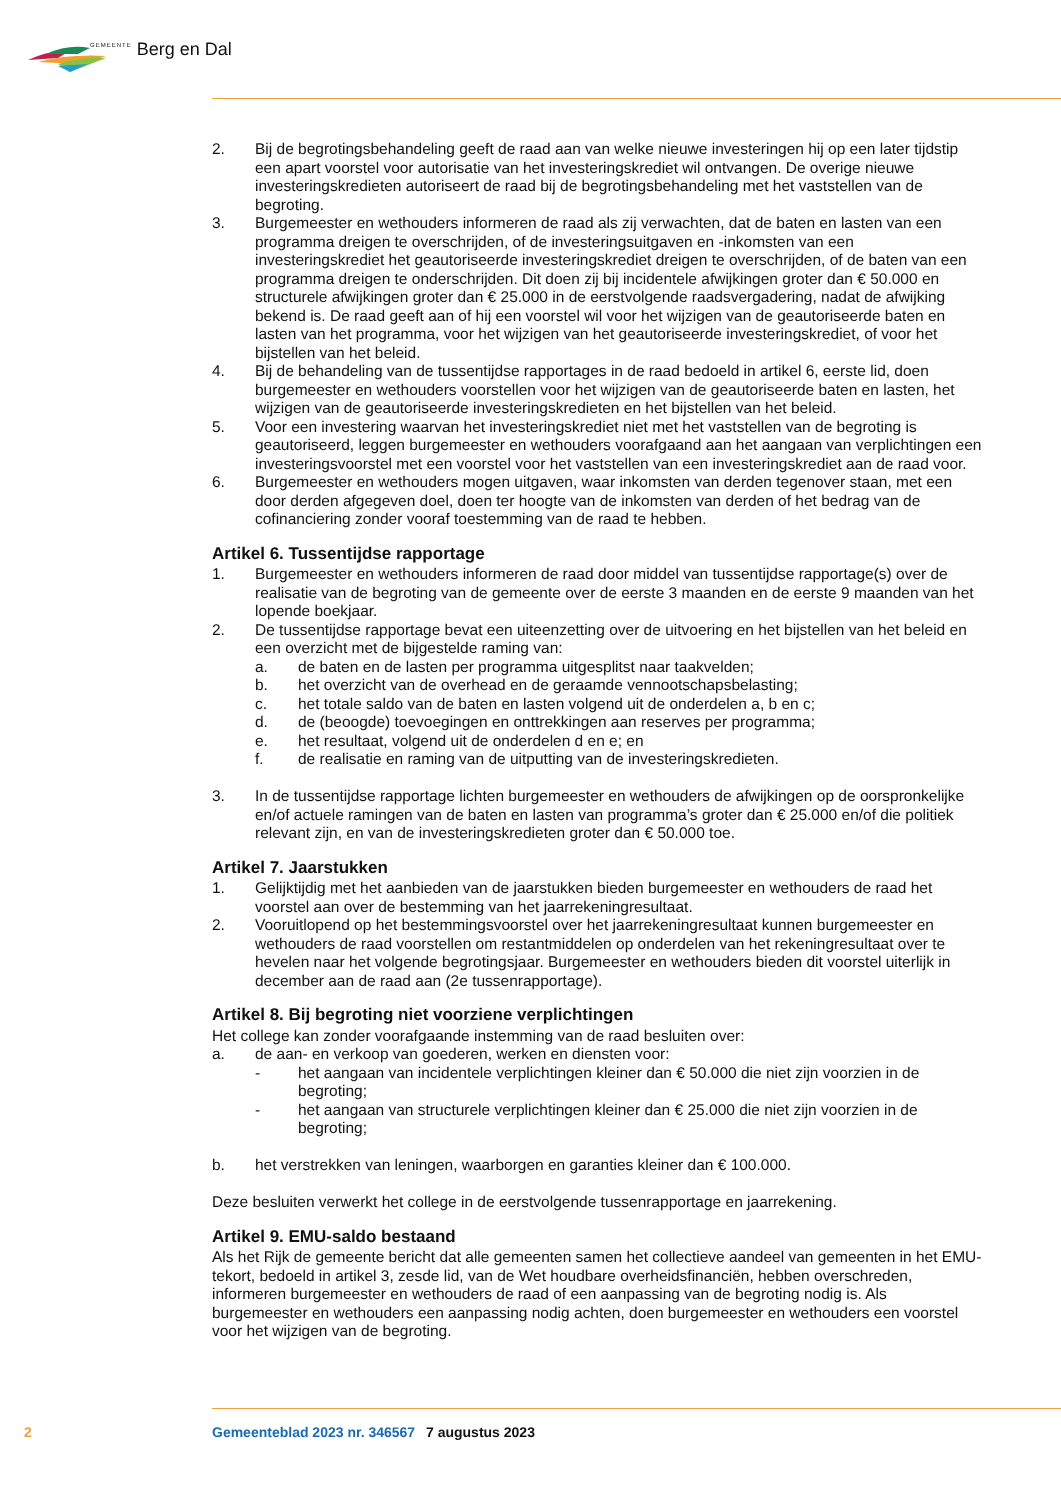GEMEENTE Berg en Dal
2. Bij de begrotingsbehandeling geeft de raad aan van welke nieuwe investeringen hij op een later tijdstip een apart voorstel voor autorisatie van het investeringskrediet wil ontvangen. De overige nieuwe investeringskredieten autoriseert de raad bij de begrotingsbehandeling met het vaststellen van de begroting.
3. Burgemeester en wethouders informeren de raad als zij verwachten, dat de baten en lasten van een programma dreigen te overschrijden, of de investeringsuitgaven en -inkomsten van een investeringskrediet het geautoriseerde investeringskrediet dreigen te overschrijden, of de baten van een programma dreigen te onderschrijden. Dit doen zij bij incidentele afwijkingen groter dan € 50.000 en structurele afwijkingen groter dan € 25.000 in de eerstvolgende raadsvergadering, nadat de afwijking bekend is. De raad geeft aan of hij een voorstel wil voor het wijzigen van de geautoriseerde baten en lasten van het programma, voor het wijzigen van het geautoriseerde investeringskrediet, of voor het bijstellen van het beleid.
4. Bij de behandeling van de tussentijdse rapportages in de raad bedoeld in artikel 6, eerste lid, doen burgemeester en wethouders voorstellen voor het wijzigen van de geautoriseerde baten en lasten, het wijzigen van de geautoriseerde investeringskredieten en het bijstellen van het beleid.
5. Voor een investering waarvan het investeringskrediet niet met het vaststellen van de begroting is geautoriseerd, leggen burgemeester en wethouders voorafgaand aan het aangaan van verplichtingen een investeringsvoorstel met een voorstel voor het vaststellen van een investeringskrediet aan de raad voor.
6. Burgemeester en wethouders mogen uitgaven, waar inkomsten van derden tegenover staan, met een door derden afgegeven doel, doen ter hoogte van de inkomsten van derden of het bedrag van de cofinanciering zonder vooraf toestemming van de raad te hebben.
Artikel 6. Tussentijdse rapportage
1. Burgemeester en wethouders informeren de raad door middel van tussentijdse rapportage(s) over de realisatie van de begroting van de gemeente over de eerste 3 maanden en de eerste 9 maanden van het lopende boekjaar.
2. De tussentijdse rapportage bevat een uiteenzetting over de uitvoering en het bijstellen van het beleid en een overzicht met de bijgestelde raming van:
a. de baten en de lasten per programma uitgesplitst naar taakvelden;
b. het overzicht van de overhead en de geraamde vennootschapsbelasting;
c. het totale saldo van de baten en lasten volgend uit de onderdelen a, b en c;
d. de (beoogde) toevoegingen en onttrekkingen aan reserves per programma;
e. het resultaat, volgend uit de onderdelen d en e; en
f. de realisatie en raming van de uitputting van de investeringskredieten.
3. In de tussentijdse rapportage lichten burgemeester en wethouders de afwijkingen op de oorspronkelijke en/of actuele ramingen van de baten en lasten van programma’s groter dan € 25.000 en/of die politiek relevant zijn, en van de investeringskredieten groter dan € 50.000 toe.
Artikel 7. Jaarstukken
1. Gelijktijdig met het aanbieden van de jaarstukken bieden burgemeester en wethouders de raad het voorstel aan over de bestemming van het jaarrekeningresultaat.
2. Vooruitlopend op het bestemmingsvoorstel over het jaarrekeningresultaat kunnen burgemeester en wethouders de raad voorstellen om restantmiddelen op onderdelen van het rekeningresultaat over te hevelen naar het volgende begrotingsjaar. Burgemeester en wethouders bieden dit voorstel uiterlijk in december aan de raad aan (2e tussenrapportage).
Artikel 8. Bij begroting niet voorziene verplichtingen
Het college kan zonder voorafgaande instemming van de raad besluiten over:
a. de aan- en verkoop van goederen, werken en diensten voor:
- het aangaan van incidentele verplichtingen kleiner dan € 50.000 die niet zijn voorzien in de begroting;
- het aangaan van structurele verplichtingen kleiner dan € 25.000 die niet zijn voorzien in de begroting;
b. het verstrekken van leningen, waarborgen en garanties kleiner dan € 100.000.
Deze besluiten verwerkt het college in de eerstvolgende tussenrapportage en jaarrekening.
Artikel 9. EMU-saldo bestaand
Als het Rijk de gemeente bericht dat alle gemeenten samen het collectieve aandeel van gemeenten in het EMU-tekort, bedoeld in artikel 3, zesde lid, van de Wet houdbare overheidsfinanciën, hebben overschreden, informeren burgemeester en wethouders de raad of een aanpassing van de begroting nodig is. Als burgemeester en wethouders een aanpassing nodig achten, doen burgemeester en wethouders een voorstel voor het wijzigen van de begroting.
2 Gemeenteblad 2023 nr. 346567 7 augustus 2023